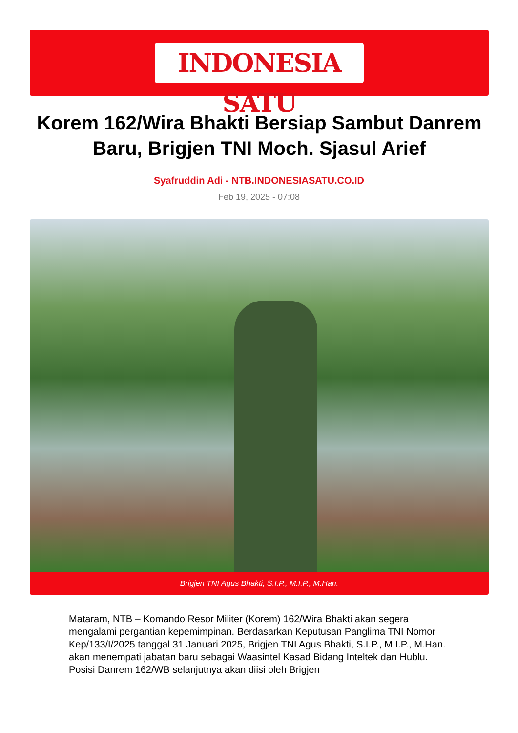INDONESIA SATU
Korem 162/Wira Bhakti Bersiap Sambut Danrem Baru, Brigjen TNI Moch. Sjasul Arief
Syafruddin Adi - NTB.INDONESIASATU.CO.ID
Feb 19, 2025 - 07:08
Brigjen TNI Agus Bhakti, S.I.P., M.I.P., M.Han.
Mataram, NTB – Komando Resor Militer (Korem) 162/Wira Bhakti akan segera mengalami pergantian kepemimpinan. Berdasarkan Keputusan Panglima TNI Nomor Kep/133/I/2025 tanggal 31 Januari 2025, Brigjen TNI Agus Bhakti, S.I.P., M.I.P., M.Han. akan menempati jabatan baru sebagai Waasintel Kasad Bidang Inteltek dan Hublu. Posisi Danrem 162/WB selanjutnya akan diisi oleh Brigjen